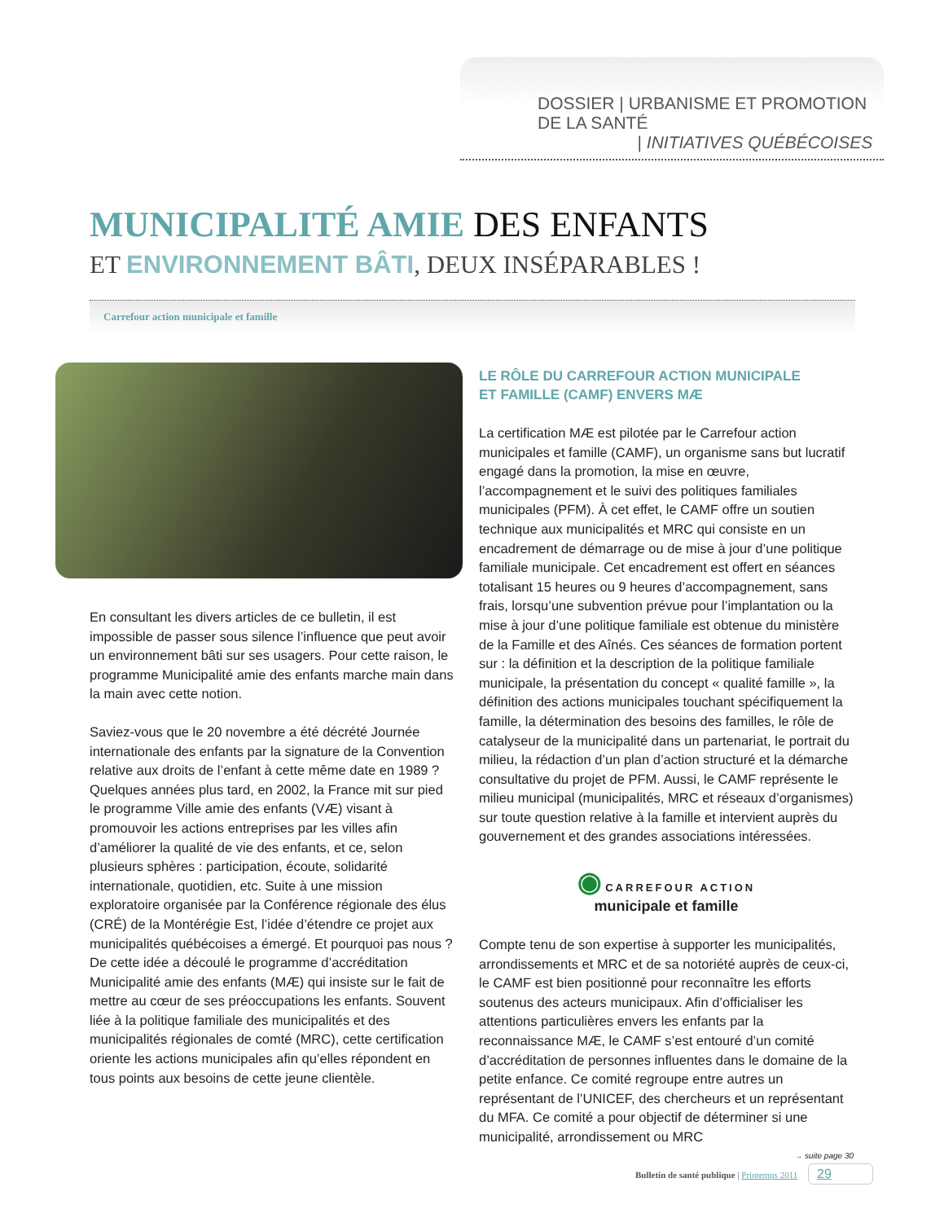DOSSIER | URBANISME ET PROMOTION DE LA SANTÉ
| INITIATIVES QUÉBÉCOISES
MUNICIPALITÉ AMIE DES ENFANTS
ET ENVIRONNEMENT BÂTI, DEUX INSÉPARABLES !
Carrefour action municipale et famille
En consultant les divers articles de ce bulletin, il est impossible de passer sous silence l’influence que peut avoir un environnement bâti sur ses usagers. Pour cette raison, le programme Municipalité amie des enfants marche main dans la main avec cette notion.
Saviez-vous que le 20 novembre a été décrété Journée internationale des enfants par la signature de la Convention relative aux droits de l’enfant à cette même date en 1989 ? Quelques années plus tard, en 2002, la France mit sur pied le programme Ville amie des enfants (VÆ) visant à promouvoir les actions entreprises par les villes afin d’améliorer la qualité de vie des enfants, et ce, selon plusieurs sphères : participation, écoute, solidarité internationale, quotidien, etc. Suite à une mission exploratoire organisée par la Conférence régionale des élus (CRÉ) de la Montérégie Est, l’idée d’étendre ce projet aux municipalités québécoises a émergé. Et pourquoi pas nous ? De cette idée a découlé le programme d’accréditation Municipalité amie des enfants (MÆ) qui insiste sur le fait de mettre au cœur de ses préoccupations les enfants. Souvent liée à la politique familiale des municipalités et des municipalités régionales de comté (MRC), cette certification oriente les actions municipales afin qu’elles répondent en tous points aux besoins de cette jeune clientèle.
LE RÔLE DU CARREFOUR ACTION MUNICIPALE
ET FAMILLE (CAMF) ENVERS MÆ
La certification MÆ est pilotée par le Carrefour action municipales et famille (CAMF), un organisme sans but lucratif engagé dans la promotion, la mise en œuvre, l’accompagnement et le suivi des politiques familiales municipales (PFM). À cet effet, le CAMF offre un soutien technique aux municipalités et MRC qui consiste en un encadrement de démarrage ou de mise à jour d’une politique familiale municipale. Cet encadrement est offert en séances totalisant 15 heures ou 9 heures d’accompagnement, sans frais, lorsqu’une subvention prévue pour l’implantation ou la mise à jour d’une politique familiale est obtenue du ministère de la Famille et des Aînés. Ces séances de formation portent sur : la définition et la description de la politique familiale municipale, la présentation du concept « qualité famille », la définition des actions municipales touchant spécifiquement la famille, la détermination des besoins des familles, le rôle de catalyseur de la municipalité dans un partenariat, le portrait du milieu, la rédaction d’un plan d’action structuré et la démarche consultative du projet de PFM. Aussi, le CAMF représente le milieu municipal (municipalités, MRC et réseaux d’organismes) sur toute question relative à la famille et intervient auprès du gouvernement et des grandes associations intéressées.
◉ CARREFOUR ACTION
municipale et famille
Compte tenu de son expertise à supporter les municipalités, arrondissements et MRC et de sa notoriété auprès de ceux-ci, le CAMF est bien positionné pour reconnaître les efforts soutenus des acteurs municipaux. Afin d’officialiser les attentions particulières envers les enfants par la reconnaissance MÆ, le CAMF s’est entouré d’un comité d’accréditation de personnes influentes dans le domaine de la petite enfance. Ce comité regroupe entre autres un représentant de l’UNICEF, des chercheurs et un représentant du MFA. Ce comité a pour objectif de déterminer si une municipalité, arrondissement ou MRC
→ suite page 30
Bulletin de santé publique | Printemps 2011 29